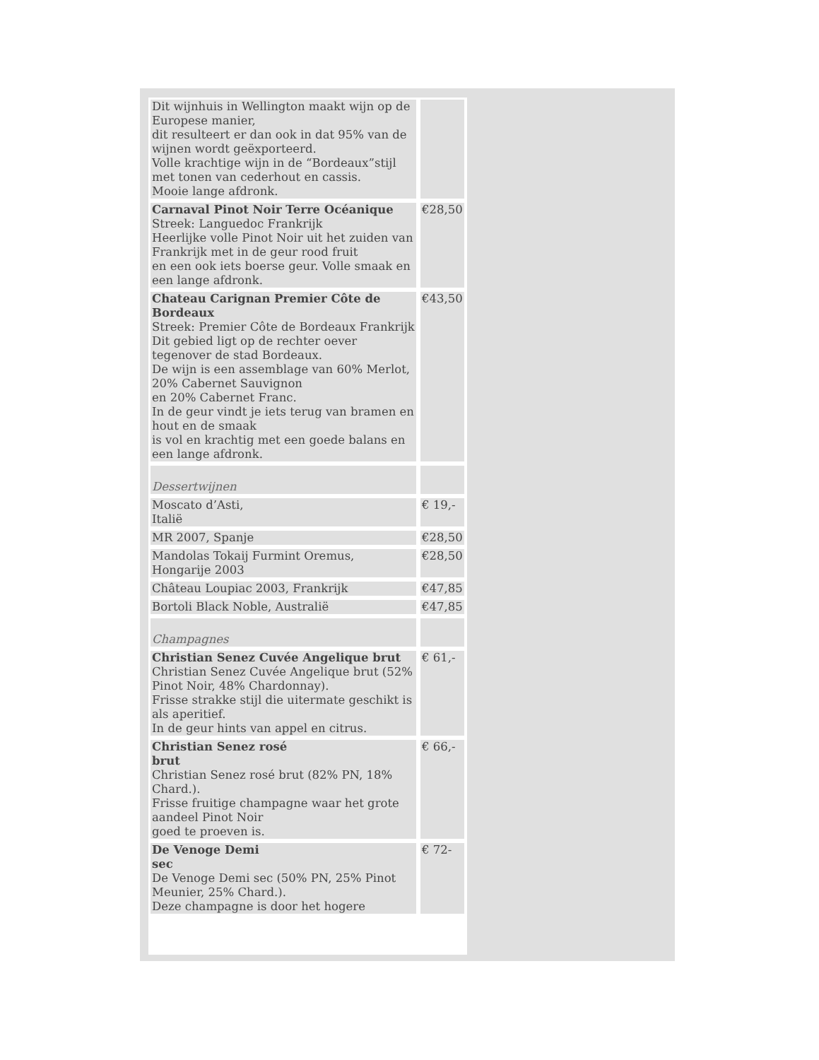| Dit wijnhuis in Wellington maakt wijn op de Europese manier, dit resulteert er dan ook in dat 95% van de wijnen wordt geëxporteerd. Volle krachtige wijn in de “Bordeaux”stijl met tonen van cederhout en cassis. Mooie lange afdronk. | |
| Carnaval Pinot Noir Terre Océanique Streek: Languedoc Frankrijk Heerlijke volle Pinot Noir uit het zuiden van Frankrijk met in de geur rood fruit en een ook iets boerse geur. Volle smaak en een lange afdronk. | €28,50 |
| Chateau Carignan Premier Côte de Bordeaux Streek: Premier Côte de Bordeaux Frankrijk Dit gebied ligt op de rechter oever tegenover de stad Bordeaux. De wijn is een assemblage van 60% Merlot, 20% Cabernet Sauvignon en 20% Cabernet Franc. In de geur vindt je iets terug van bramen en hout en de smaak is vol en krachtig met een goede balans en een lange afdronk. | €43,50 |
| Dessertwijnen | |
| Moscato d’Asti, Italië | € 19,- |
| MR 2007, Spanje | €28,50 |
| Mandolas Tokaij Furmint Oremus, Hongarije 2003 | €28,50 |
| Château Loupiac 2003, Frankrijk | €47,85 |
| Bortoli Black Noble, Australië | €47,85 |
| Champagnes | |
| Christian Senez Cuvée Angelique brut Christian Senez Cuvée Angelique brut (52% Pinot Noir, 48% Chardonnay). Frisse strakke stijl die uitermate geschikt is als aperitief. In de geur hints van appel en citrus. | € 61,- |
| Christian Senez rosé brut Christian Senez rosé brut (82% PN, 18% Chard.). Frisse fruitige champagne waar het grote aandeel Pinot Noir goed te proeven is. | € 66,- |
| De Venoge Demi sec De Venoge Demi sec (50% PN, 25% Pinot Meunier, 25% Chard.). Deze champagne is door het hogere | € 72- |